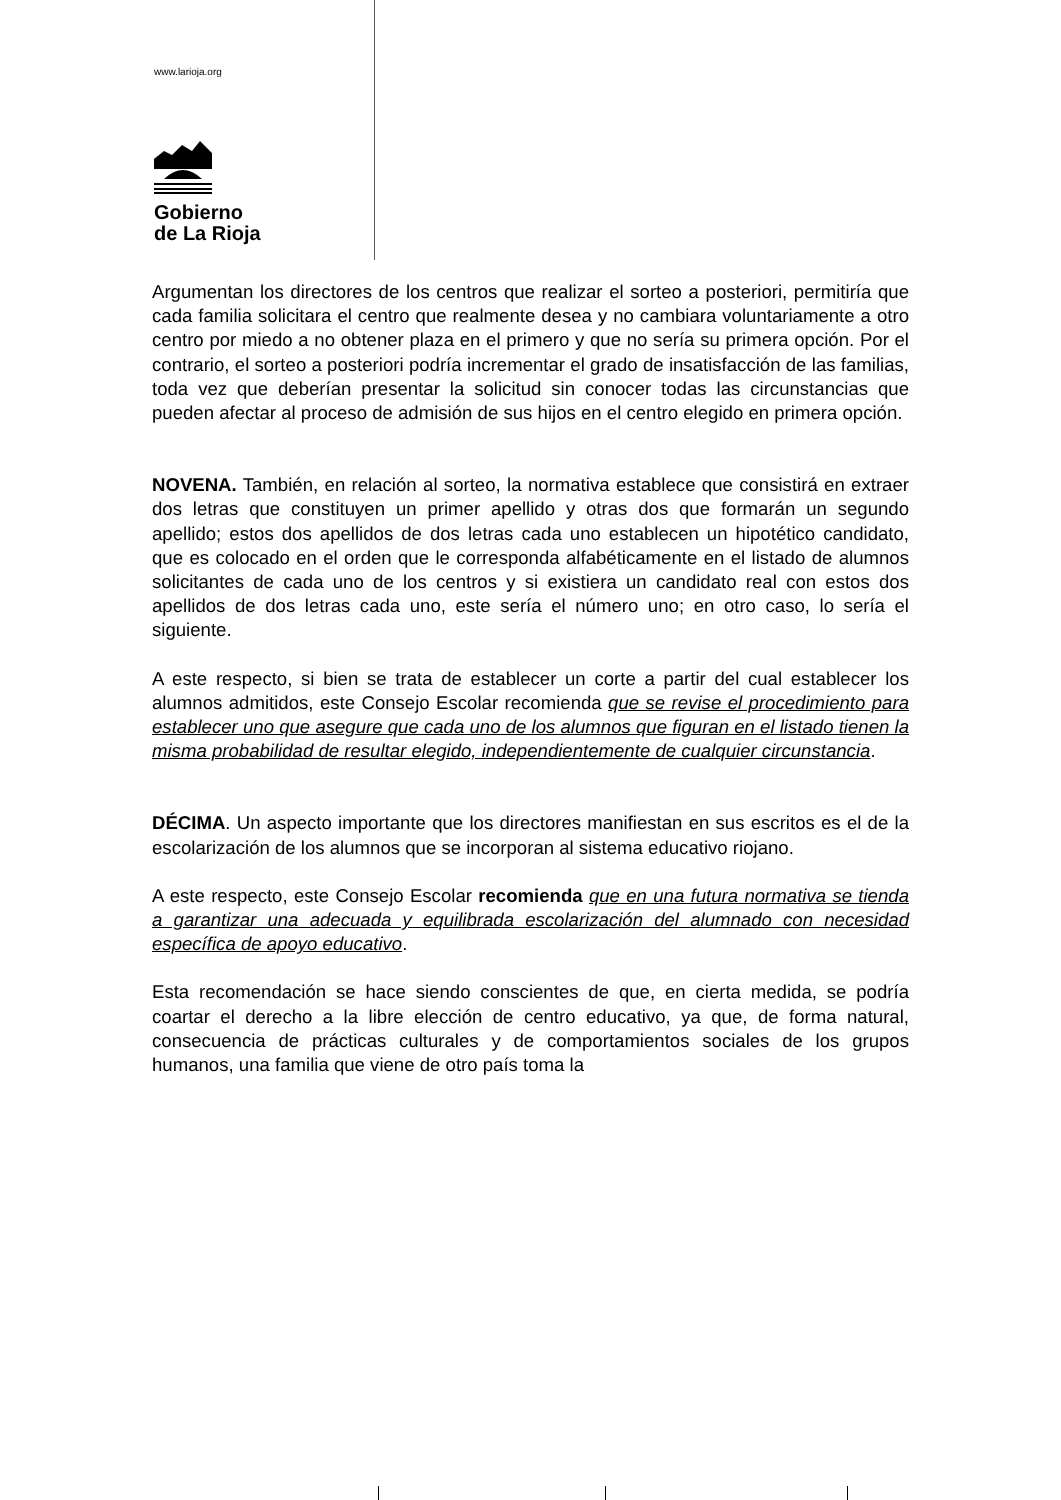www.larioja.org
Gobierno
de La Rioja
Argumentan los directores de los centros que realizar el sorteo a posteriori, permitiría que cada familia solicitara el centro que realmente desea y no cambiara voluntariamente a otro centro por miedo a no obtener plaza en el primero y que no sería su primera opción. Por el contrario, el sorteo a posteriori podría incrementar el grado de insatisfacción de las familias, toda vez que deberían presentar la solicitud sin conocer todas las circunstancias que pueden afectar al proceso de admisión de sus hijos en el centro elegido en primera opción.
NOVENA. También, en relación al sorteo, la normativa establece que consistirá en extraer dos letras que constituyen un primer apellido y otras dos que formarán un segundo apellido; estos dos apellidos de dos letras cada uno establecen un hipotético candidato, que es colocado en el orden que le corresponda alfabéticamente en el listado de alumnos solicitantes de cada uno de los centros y si existiera un candidato real con estos dos apellidos de dos letras cada uno, este sería el número uno; en otro caso, lo sería el siguiente.
A este respecto, si bien se trata de establecer un corte a partir del cual establecer los alumnos admitidos, este Consejo Escolar recomienda que se revise el procedimiento para establecer uno que asegure que cada uno de los alumnos que figuran en el listado tienen la misma probabilidad de resultar elegido, independientemente de cualquier circunstancia.
DÉCIMA. Un aspecto importante que los directores manifiestan en sus escritos es el de la escolarización de los alumnos que se incorporan al sistema educativo riojano.
A este respecto, este Consejo Escolar recomienda que en una futura normativa se tienda a garantizar una adecuada y equilibrada escolarización del alumnado con necesidad específica de apoyo educativo.
Esta recomendación se hace siendo conscientes de que, en cierta medida, se podría coartar el derecho a la libre elección de centro educativo, ya que, de forma natural, consecuencia de prácticas culturales y de comportamientos sociales de los grupos humanos, una familia que viene de otro país toma la